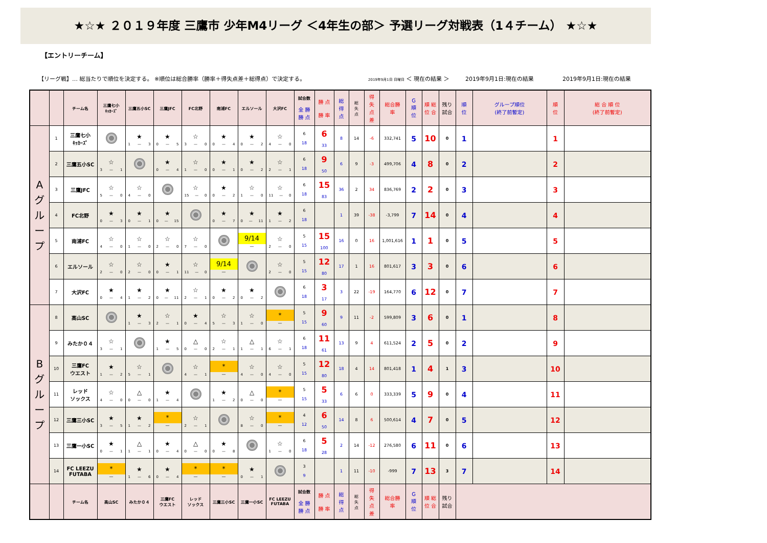★☆★ ２０１９年度 三鷹市 少年M4リーグ ＜4年生の部＞ 予選リーグ対戦表（1４チーム） ★☆★
【エントリーチーム】
【リーグ戦】… 総当たりで順位を決定する。 ※順位は総合勝率（勝率＋得失点差＋総得点）で決定する。 2019年9月1日 日曜日 ＜ 現在の結果 ＞ 2019年9月1日:現在の結果 2019年9月1日:現在の結果
| | | チーム名 | 三鷹七小 ｷｯｶｰｽﾞ | 三鷹五小SC | 三鷹JFC | FC北野 | 南浦FC | エルソール | 大沢FC | 試合数 全 勝 勝 点 | 勝 点 勝 率 | 総 得 点 | 総 失 点 | 得 失 点 差 | 総合勝 率 | G 順 位 | 順 総 位 合 | 残り 試合 | 順 位 | グループ順位 (終了前暫定) | 順 位 | 総 合 順 位 (終了前暫定) |
| --- | --- | --- | --- | --- | --- | --- | --- | --- | --- | --- | --- | --- | --- | --- | --- | --- | --- | --- | --- | --- | --- | --- |
| A グ ル ー プ | 1 | 三鷹七小 ｷｯｶｰｽﾞ | | ★ 1 — 3 | ★ 0 — 5 | ☆ 3 — 0 | ★ 0 — 4 | ★ 0 — 2 | ☆ 4 — 0 | 6 18 | 6 33 | 8 | 14 | -6 | 332,741 | 5 | 10 | 0 | 1 | | 1 | |
| | 2 | 三鷹五小SC | ☆ 3 — 1 | | ★ 0 — 4 | ☆ 1 — 0 | ★ 0 — 1 | ★ 0 — 2 | ☆ 2 — 1 | 6 18 | 9 50 | 6 | 9 | -3 | 499,706 | 4 | 8 | 0 | 2 | | 2 | |
| | 3 | 三鷹JFC | ☆ 5 — 0 | ☆ 4 — 0 | | ☆ 15 — 0 | ★ 0 — 2 | ☆ 1 — 0 | ☆ 11 — 0 | 6 18 | 15 83 | 36 | 2 | 34 | 836,769 | 2 | 2 | 0 | 3 | | 3 | |
| | 4 | FC北野 | ★ 0 — 3 | ★ 0 — 1 | ★ 0 — 15 | | ★ 0 — 7 | ★ 0 — 11 | ★ 1 — 2 | 6 18 | | 1 | 39 | -38 | -3,799 | 7 | 14 | 0 | 4 | | 4 | |
| | 5 | 南浦FC | ☆ 4 — 0 | ☆ 1 — 0 | ☆ 2 — 0 | ☆ 7 — 0 | | 9/14 — | ☆ 2 — 0 | 5 15 | 15 100 | 16 | 0 | 16 | 1,001,616 | 1 | 1 | 0 | 5 | | 5 | |
| | 6 | エルソール | ☆ 2 — 0 | ☆ 2 — 0 | ★ 0 — 1 | ☆ 11 — 0 | 9/14 — | | ☆ 2 — 0 | 5 15 | 12 80 | 17 | 1 | 16 | 801,617 | 3 | 3 | 0 | 6 | | 6 | |
| | 7 | 大沢FC | ★ 0 — 4 | ★ 1 — 2 | ★ 0 — 11 | ☆ 2 — 1 | ★ 0 — 2 | ★ 0 — 2 | | 6 18 | 3 17 | 3 | 22 | -19 | 164,770 | 6 | 12 | 0 | 7 | | 7 | |
| B グ ル ー プ | 8 | 高山SC | | ★ 1 — 3 | ☆ 2 — 1 | ★ 0 — 4 | ☆ 5 — 3 | ☆ 1 — 0 | * — | 5 15 | 9 60 | 9 | 11 | -2 | 599,809 | 3 | 6 | 0 | 1 | | 8 | |
| | 9 | みたか０４ | ☆ 3 — 1 | | ★ 1 — 5 | △ 0 — 0 | ☆ 2 — 1 | △ 1 — 1 | ☆ 6 — 1 | 6 18 | 11 61 | 13 | 9 | 4 | 611,524 | 2 | 5 | 0 | 2 | | 9 | |
| | 10 | 三鷹FC ウエスト | ★ 1 — 2 | ☆ 5 — 1 | | ☆ 4 — 1 | * — | ☆ 4 — 0 | ☆ 4 — 0 | 5 15 | 12 80 | 18 | 4 | 14 | 801,418 | 1 | 4 | 1 | 3 | | 10 | |
| | 11 | レッド ソックス | ☆ 4 — 0 | △ 0 — 0 | ★ 1 — 4 | | ★ 1 — 2 | △ 0 — 0 | * — | 5 15 | 5 33 | 6 | 6 | 0 | 333,339 | 5 | 9 | 0 | 4 | | 11 | |
| | 12 | 三鷹三小SC | ★ 3 — 5 | ★ 1 — 2 | * — | ☆ 2 — 1 | | ☆ 8 — 0 | * — | 4 12 | 6 50 | 14 | 8 | 6 | 500,614 | 4 | 7 | 0 | 5 | | 12 | |
| | 13 | 三鷹一小SC | ★ 0 — 1 | △ 1 — 1 | ★ 0 — 4 | △ 0 — 0 | ★ 0 — 8 | | ☆ 1 — 0 | 6 18 | 5 28 | 2 | 14 | -12 | 276,580 | 6 | 11 | 0 | 6 | | 13 | |
| | 14 | FC LEEZU FUTABA | * — | ★ 1 — 6 | ★ 0 — 4 | * — | * — | ★ 0 — 1 | | 3 9 | | 1 | 11 | -10 | -999 | 7 | 13 | 3 | 7 | | 14 | |
| | | チーム名 | 高山SC | みたか０４ | 三鷹FC ウエスト | レッド ソックス | 三鷹三小SC | 三鷹一小SC | FC LEEZU FUTABA | 試合数 全 勝 勝 点 | 勝 点 勝 率 | 総 得 点 | 総 失 点 | 得 失 点 差 | 総合勝 率 | G 順 位 | 順 総 位 合 | 残り 試合 | | | | |